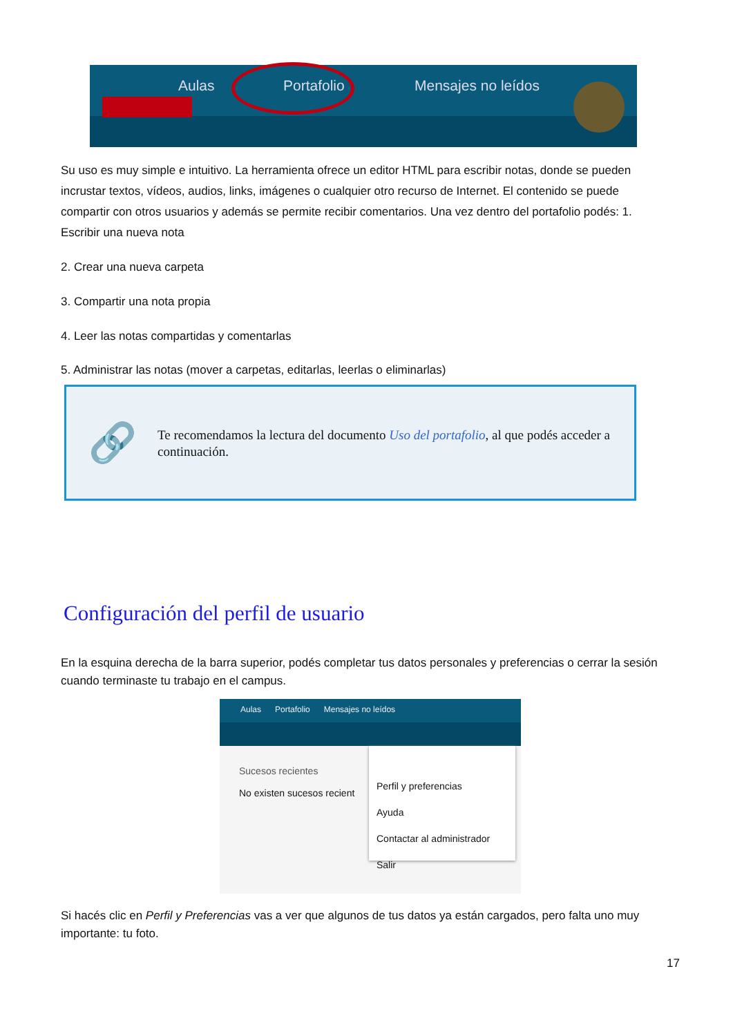Aulas Portafolio Mensajes no leídos
Su uso es muy simple e intuitivo. La herramienta ofrece un editor HTML para escribir notas, donde se pueden incrustar textos, vídeos, audios, links, imágenes o cualquier otro recurso de Internet. El contenido se puede compartir con otros usuarios y además se permite recibir comentarios. Una vez dentro del portafolio podés: 1. Escribir una nueva nota
2. Crear una nueva carpeta
3. Compartir una nota propia
4. Leer las notas compartidas y comentarlas
5. Administrar las notas (mover a carpetas, editarlas, leerlas o eliminarlas)
🔗
Te recomendamos la lectura del documento Uso del portafolio, al que podés acceder a continuación.
Configuración del perfil de usuario
En la esquina derecha de la barra superior, podés completar tus datos personales y preferencias o cerrar la sesión cuando terminaste tu trabajo en el campus.
Aulas Portafolio Mensajes no leídos
Sucesos recientes
No existen sucesos recient
Perfil y preferencias
Ayuda
Contactar al administrador
Salir
Si hacés clic en Perfil y Preferencias vas a ver que algunos de tus datos ya están cargados, pero falta uno muy importante: tu foto.
17